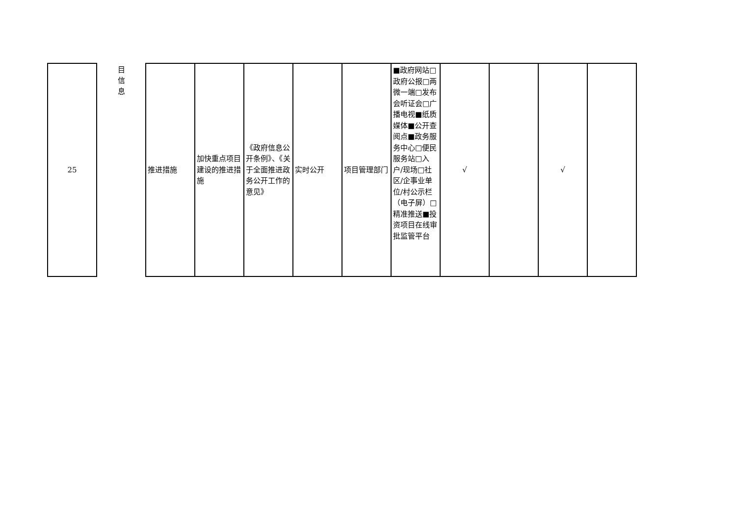| 25 | 目 信 息 | 推进措施 | 加快重点项目建设的推进措施 | 《政府信息公开条例》、《关于全面推进政务公开工作的意见》 | 实时公开 | 项目管理部门 | ■政府网站□政府公报□两微一端□发布会听证会□广播电视■纸质媒体■公开查阅点■政务服务中心□便民服务站□入户/现场□社区/企事业单位/村公示栏（电子屏）□精准推送■投资项目在线审批监管平台 | √ | | √ | |